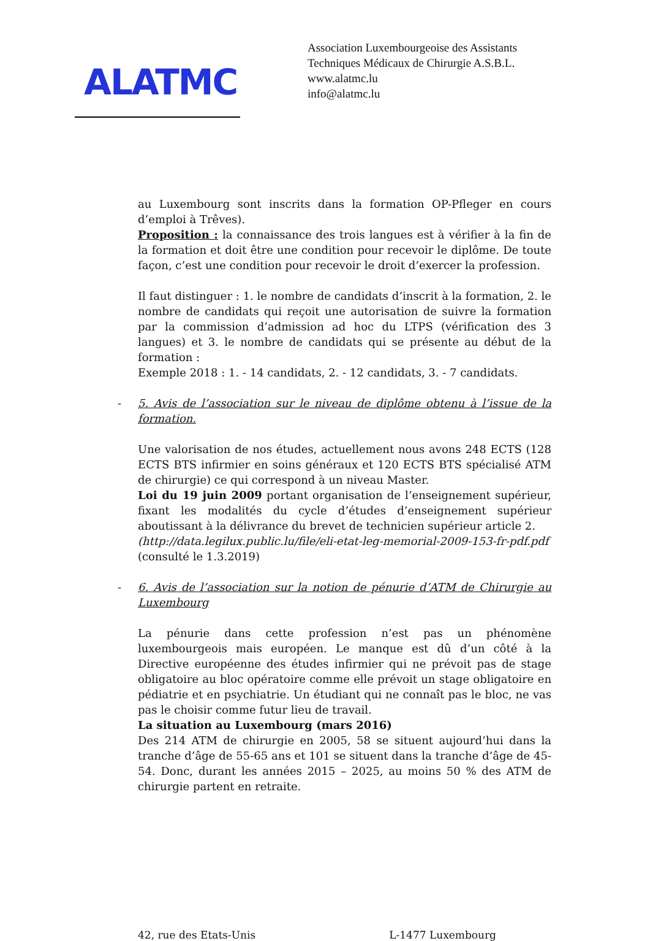ALATMC
Association Luxembourgeoise des Assistants
Techniques Médicaux de Chirurgie A.S.B.L.
www.alatmc.lu
info@alatmc.lu
au Luxembourg sont inscrits dans la formation OP-Pfleger en cours d’emploi à Trêves).
Proposition : la connaissance des trois langues est à vérifier à la fin de la formation et doit être une condition pour recevoir le diplôme. De toute façon, c’est une condition pour recevoir le droit d’exercer la profession.
Il faut distinguer : 1. le nombre de candidats d’inscrit à la formation, 2. le nombre de candidats qui reçoit une autorisation de suivre la formation par la commission d’admission ad hoc du LTPS (vérification des 3 langues) et 3. le nombre de candidats qui se présente au début de la formation :
Exemple 2018 : 1. - 14 candidats, 2. - 12 candidats, 3. - 7 candidats.
- 5. Avis de l’association sur le niveau de diplôme obtenu à l’issue de la formation.
Une valorisation de nos études, actuellement nous avons 248 ECTS (128 ECTS BTS infirmier en soins généraux et 120 ECTS BTS spécialisé ATM de chirurgie) ce qui correspond à un niveau Master.
Loi du 19 juin 2009 portant organisation de l’enseignement supérieur, fixant les modalités du cycle d’études d’enseignement supérieur aboutissant à la délivrance du brevet de technicien supérieur article 2.
(http://data.legilux.public.lu/file/eli-etat-leg-memorial-2009-153-fr-pdf.pdf (consulté le 1.3.2019)
- 6. Avis de l’association sur la notion de pénurie d’ATM de Chirurgie au Luxembourg
La pénurie dans cette profession n’est pas un phénomène luxembourgeois mais européen. Le manque est dû d’un côté à la Directive européenne des études infirmier qui ne prévoit pas de stage obligatoire au bloc opératoire comme elle prévoit un stage obligatoire en pédiatrie et en psychiatrie. Un étudiant qui ne connaît pas le bloc, ne vas pas le choisir comme futur lieu de travail.
La situation au Luxembourg (mars 2016)
Des 214 ATM de chirurgie en 2005, 58 se situent aujourd’hui dans la tranche d’âge de 55-65 ans et 101 se situent dans la tranche d’âge de 45-54. Donc, durant les années 2015 – 2025, au moins 50 % des ATM de chirurgie partent en retraite.
42, rue des Etats-Unis L-1477 Luxembourg